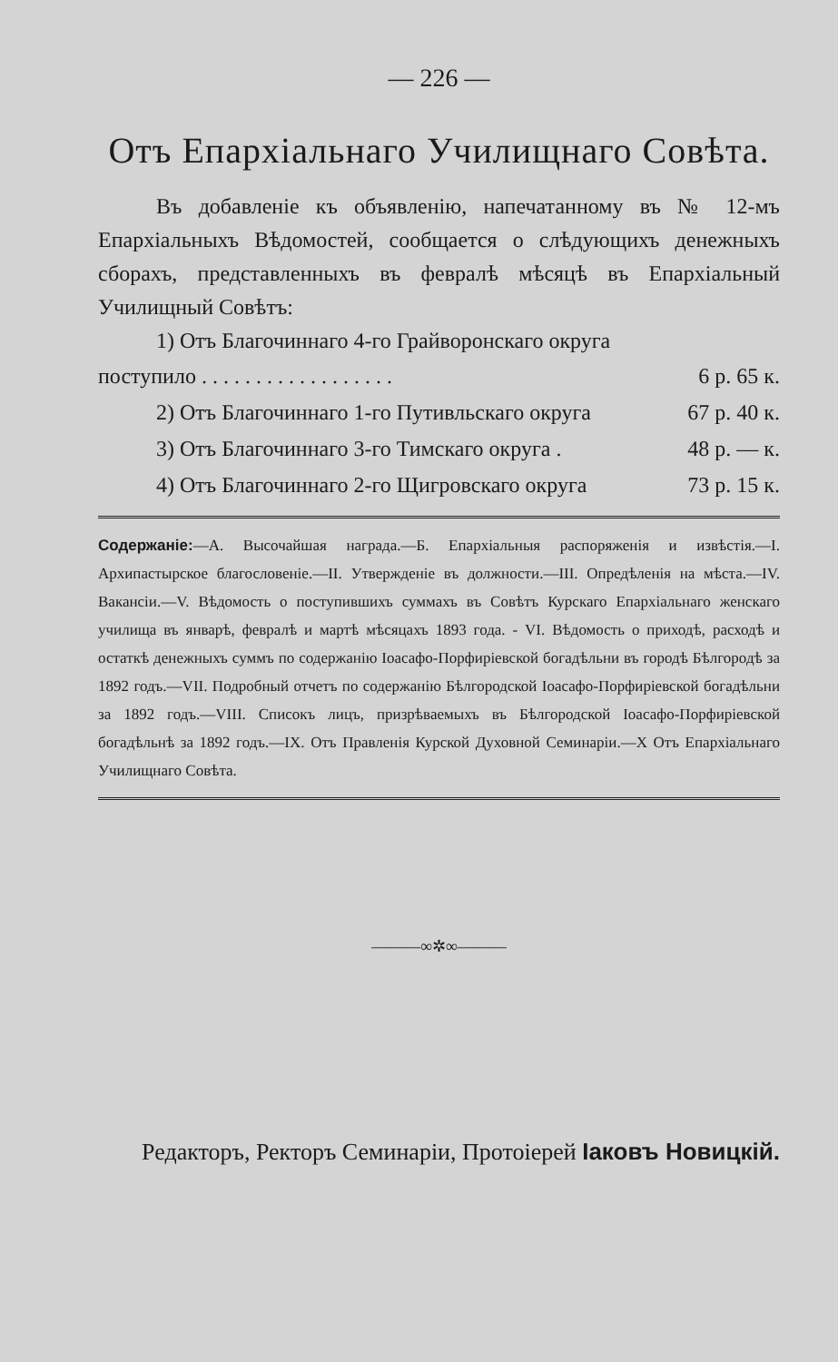— 226 —
Отъ Епархіальнаго Училищнаго Совѣта.
Въ добавленіе къ объявленію, напечатанному въ № 12-мъ Епархіальныхъ Вѣдомостей, сообщается о слѣдующихъ денежныхъ сборахъ, представленныхъ въ февралѣ мѣсяцѣ въ Епархіальный Училищный Совѣтъ:
1) Отъ Благочиннаго 4-го Грайворонскаго округа
поступило . . . . . . . . . . . . . . . . . . 6 р. 65 к.
2) Отъ Благочиннаго 1-го Путивльскаго округа 67 р. 40 к.
3) Отъ Благочиннаго 3-го Тимскаго округа . 48 р. — к.
4) Отъ Благочиннаго 2-го Щигровскаго округа 73 р. 15 к.
Содержаніе:—А. Высочайшая награда.—Б. Епархіальныя распоряженія и извѣстія.—I. Архипастырское благословеніе.—II. Утвержденіе въ должности.—III. Опредѣленія на мѣста.—IV. Вакансіи.—V. Вѣдомость о поступившихъ суммахъ въ Совѣтъ Курскаго Епархіальнаго женскаго училища въ январѣ, февралѣ и мартѣ мѣсяцахъ 1893 года. - VI. Вѣдомость о приходѣ, расходѣ и остаткѣ денежныхъ суммъ по содержанію Іоасафо-Порфиріевской богадѣльни въ городѣ Бѣлгородѣ за 1892 годъ.—VII. Подробный отчетъ по содержанію Бѣлгородской Іоасафо-Порфиріевской богадѣльни за 1892 годъ.—VIII. Списокъ лицъ, призрѣваемыхъ въ Бѣлгородской Іоасафо-Порфиріевской богадѣльнѣ за 1892 годъ.—IX. Отъ Правленія Курской Духовной Семинаріи.—X Отъ Епархіальнаго Училищнаго Совѣта.
———∞✲∞———
Редакторъ, Ректоръ Семинаріи, Протоіерей Іаковъ Новицкій.